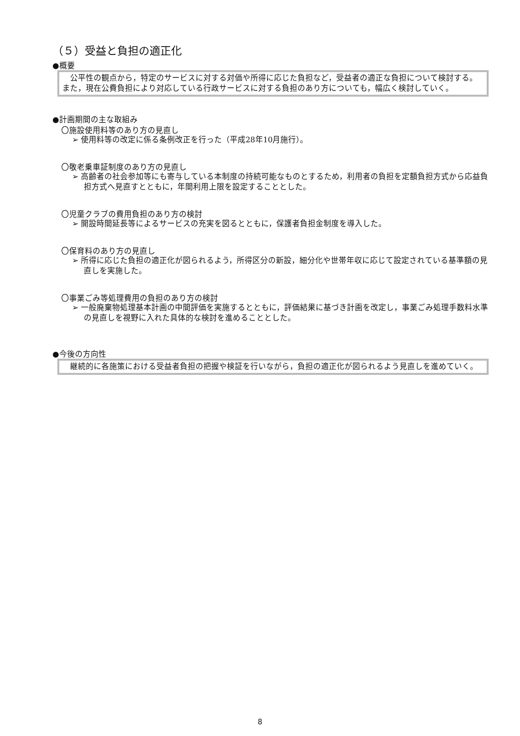（５）受益と負担の適正化
●概要
　公平性の観点から，特定のサービスに対する対価や所得に応じた負担など，受益者の適正な負担について検討する。また，現在公費負担により対応している行政サービスに対する負担のあり方についても，幅広く検討していく。
●計画期間の主な取組み
〇施設使用料等のあり方の見直し
➢ 使用料等の改定に係る条例改正を行った（平成28年10月施行）。
〇敬老乗車証制度のあり方の見直し
➢ 高齢者の社会参加等にも寄与している本制度の持続可能なものとするため，利用者の負担を定額負担方式から応益負担方式へ見直すとともに，年間利用上限を設定することとした。
〇児童クラブの費用負担のあり方の検討
➢ 開設時間延長等によるサービスの充実を図るとともに，保護者負担金制度を導入した。
〇保育料のあり方の見直し
➢ 所得に応じた負担の適正化が図られるよう，所得区分の新設，細分化や世帯年収に応じて設定されている基準額の見直しを実施した。
〇事業ごみ等処理費用の負担のあり方の検討
➢ 一般廃棄物処理基本計画の中間評価を実施するとともに，評価結果に基づき計画を改定し，事業ごみ処理手数料水準の見直しを視野に入れた具体的な検討を進めることとした。
●今後の方向性
　継続的に各施策における受益者負担の把握や検証を行いながら，負担の適正化が図られるよう見直しを進めていく。
8